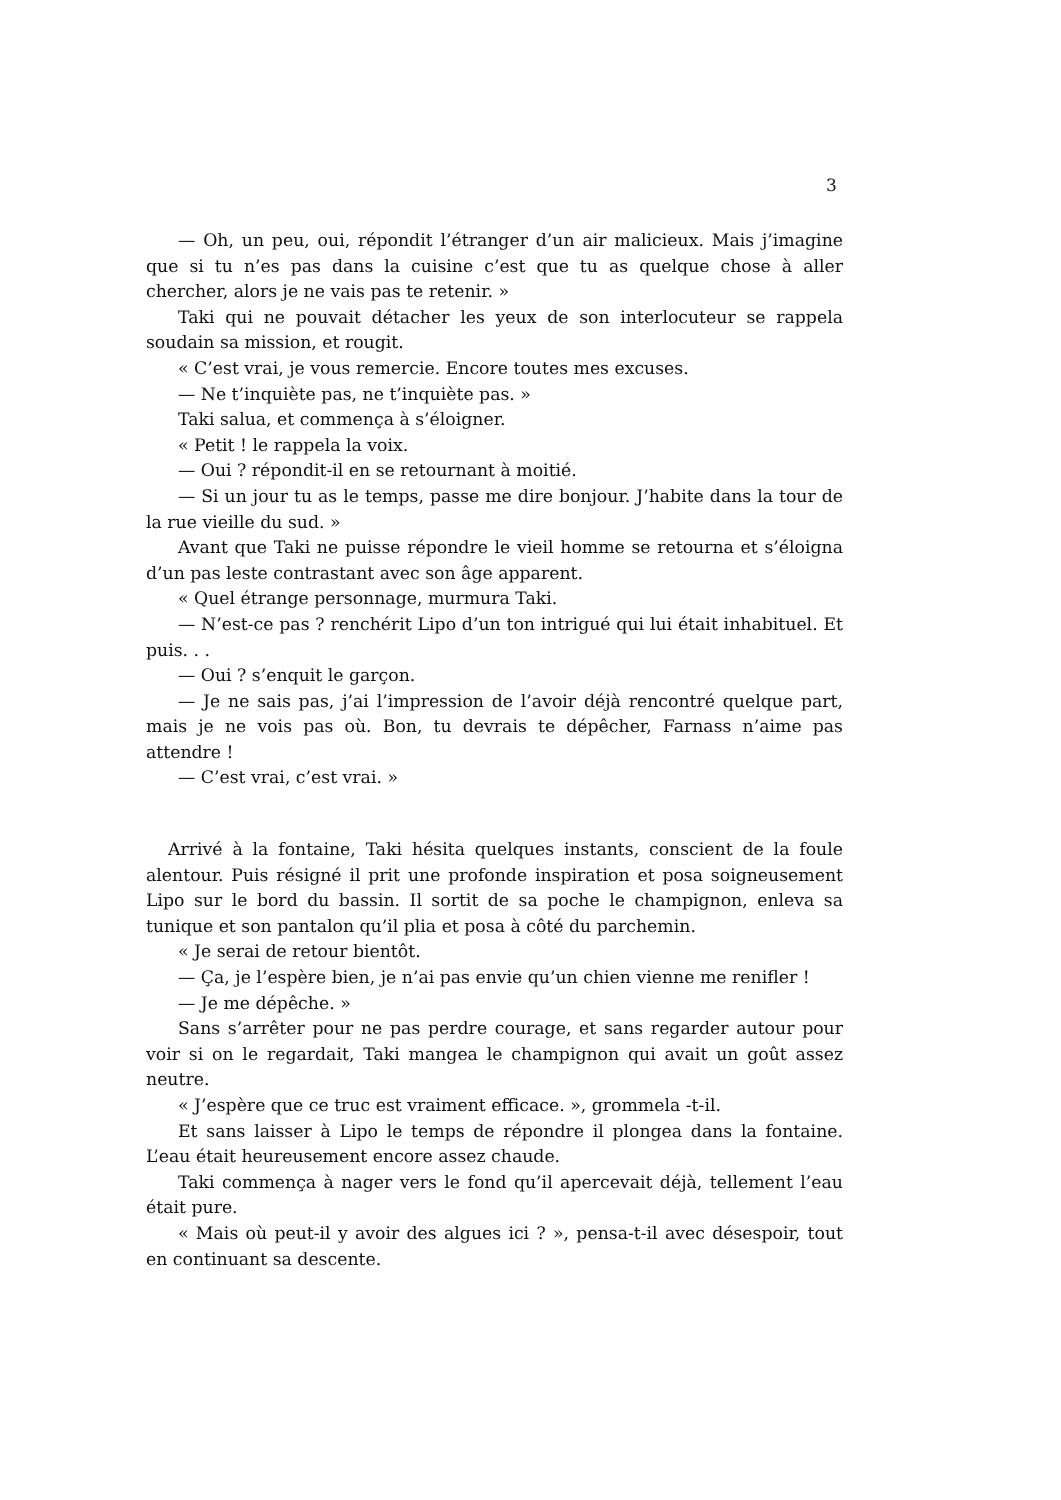3
— Oh, un peu, oui, répondit l’étranger d’un air malicieux. Mais j’imagine que si tu n’es pas dans la cuisine c’est que tu as quelque chose à aller chercher, alors je ne vais pas te retenir. »
Taki qui ne pouvait détacher les yeux de son interlocuteur se rappela soudain sa mission, et rougit.
« C’est vrai, je vous remercie. Encore toutes mes excuses.
— Ne t’inquiète pas, ne t’inquiète pas. »
Taki salua, et commença à s’éloigner.
« Petit ! le rappela la voix.
— Oui ? répondit-il en se retournant à moitié.
— Si un jour tu as le temps, passe me dire bonjour. J’habite dans la tour de la rue vieille du sud. »
Avant que Taki ne puisse répondre le vieil homme se retourna et s’éloigna d’un pas leste contrastant avec son âge apparent.
« Quel étrange personnage, murmura Taki.
— N’est-ce pas ? renchérit Lipo d’un ton intrigué qui lui était inhabituel. Et puis. . .
— Oui ? s’enquit le garçon.
— Je ne sais pas, j’ai l’impression de l’avoir déjà rencontré quelque part, mais je ne vois pas où. Bon, tu devrais te dépêcher, Farnass n’aime pas attendre !
— C’est vrai, c’est vrai. »
Arrivé à la fontaine, Taki hésita quelques instants, conscient de la foule alentour. Puis résigné il prit une profonde inspiration et posa soigneusement Lipo sur le bord du bassin. Il sortit de sa poche le champignon, enleva sa tunique et son pantalon qu’il plia et posa à côté du parchemin.
« Je serai de retour bientôt.
— Ça, je l’espère bien, je n’ai pas envie qu’un chien vienne me renifler !
— Je me dépêche. »
Sans s’arrêter pour ne pas perdre courage, et sans regarder autour pour voir si on le regardait, Taki mangea le champignon qui avait un goût assez neutre.
« J’espère que ce truc est vraiment efficace. », grommela -t-il.
Et sans laisser à Lipo le temps de répondre il plongea dans la fontaine. L’eau était heureusement encore assez chaude.
Taki commença à nager vers le fond qu’il apercevait déjà, tellement l’eau était pure.
« Mais où peut-il y avoir des algues ici ? », pensa-t-il avec désespoir, tout en continuant sa descente.